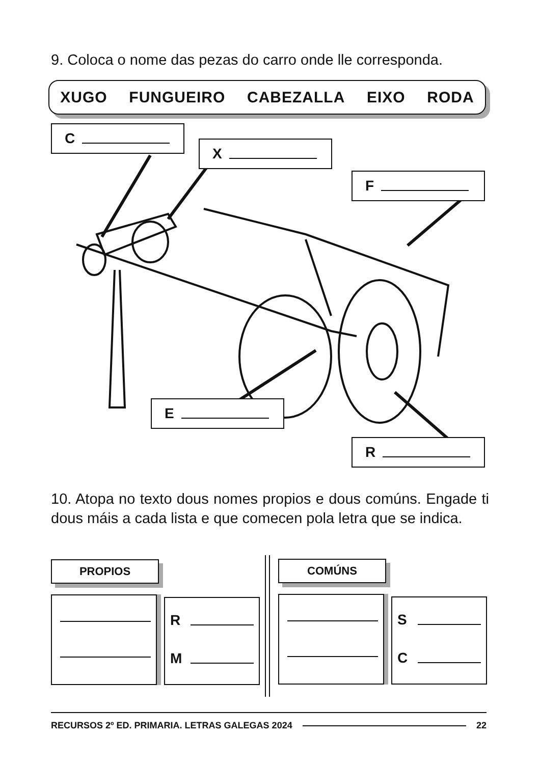9. Coloca o nome das pezas do carro onde lle corresponda.
XUGO FUNGUEIRO CABEZALLA EIXO RODA
C
X
F
E
R
10. Atopa no texto dous nomes propios e dous comúns. Engade ti dous máis a cada lista e que comecen pola letra que se indica.
PROPIOS COMÚNS
R
M
S
C
RECURSOS 2º ED. PRIMARIA. LETRAS GALEGAS 2024 22